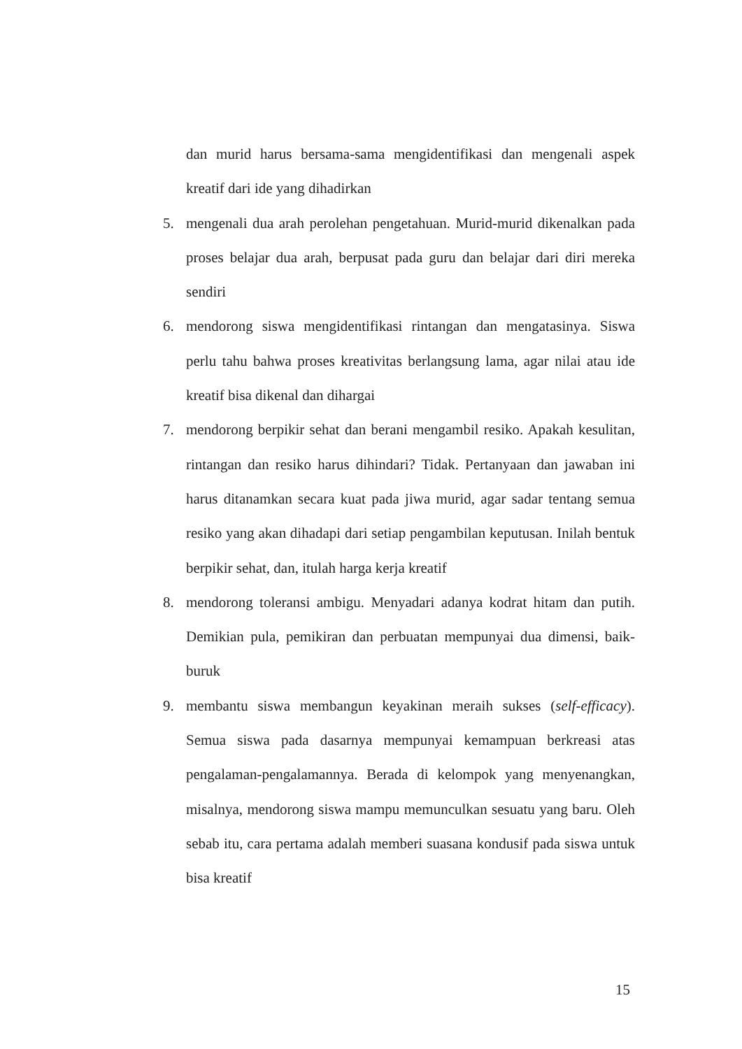dan murid harus bersama-sama mengidentifikasi dan mengenali aspek kreatif dari ide yang dihadirkan
5. mengenali dua arah perolehan pengetahuan. Murid-murid dikenalkan pada proses belajar dua arah, berpusat pada guru dan belajar dari diri mereka sendiri
6. mendorong siswa mengidentifikasi rintangan dan mengatasinya. Siswa perlu tahu bahwa proses kreativitas berlangsung lama, agar nilai atau ide kreatif bisa dikenal dan dihargai
7. mendorong berpikir sehat dan berani mengambil resiko. Apakah kesulitan, rintangan dan resiko harus dihindari? Tidak. Pertanyaan dan jawaban ini harus ditanamkan secara kuat pada jiwa murid, agar sadar tentang semua resiko yang akan dihadapi dari setiap pengambilan keputusan. Inilah bentuk berpikir sehat, dan, itulah harga kerja kreatif
8. mendorong toleransi ambigu. Menyadari adanya kodrat hitam dan putih. Demikian pula, pemikiran dan perbuatan mempunyai dua dimensi, baik-buruk
9. membantu siswa membangun keyakinan meraih sukses (self-efficacy). Semua siswa pada dasarnya mempunyai kemampuan berkreasi atas pengalaman-pengalamannya. Berada di kelompok yang menyenangkan, misalnya, mendorong siswa mampu memunculkan sesuatu yang baru. Oleh sebab itu, cara pertama adalah memberi suasana kondusif pada siswa untuk bisa kreatif
15